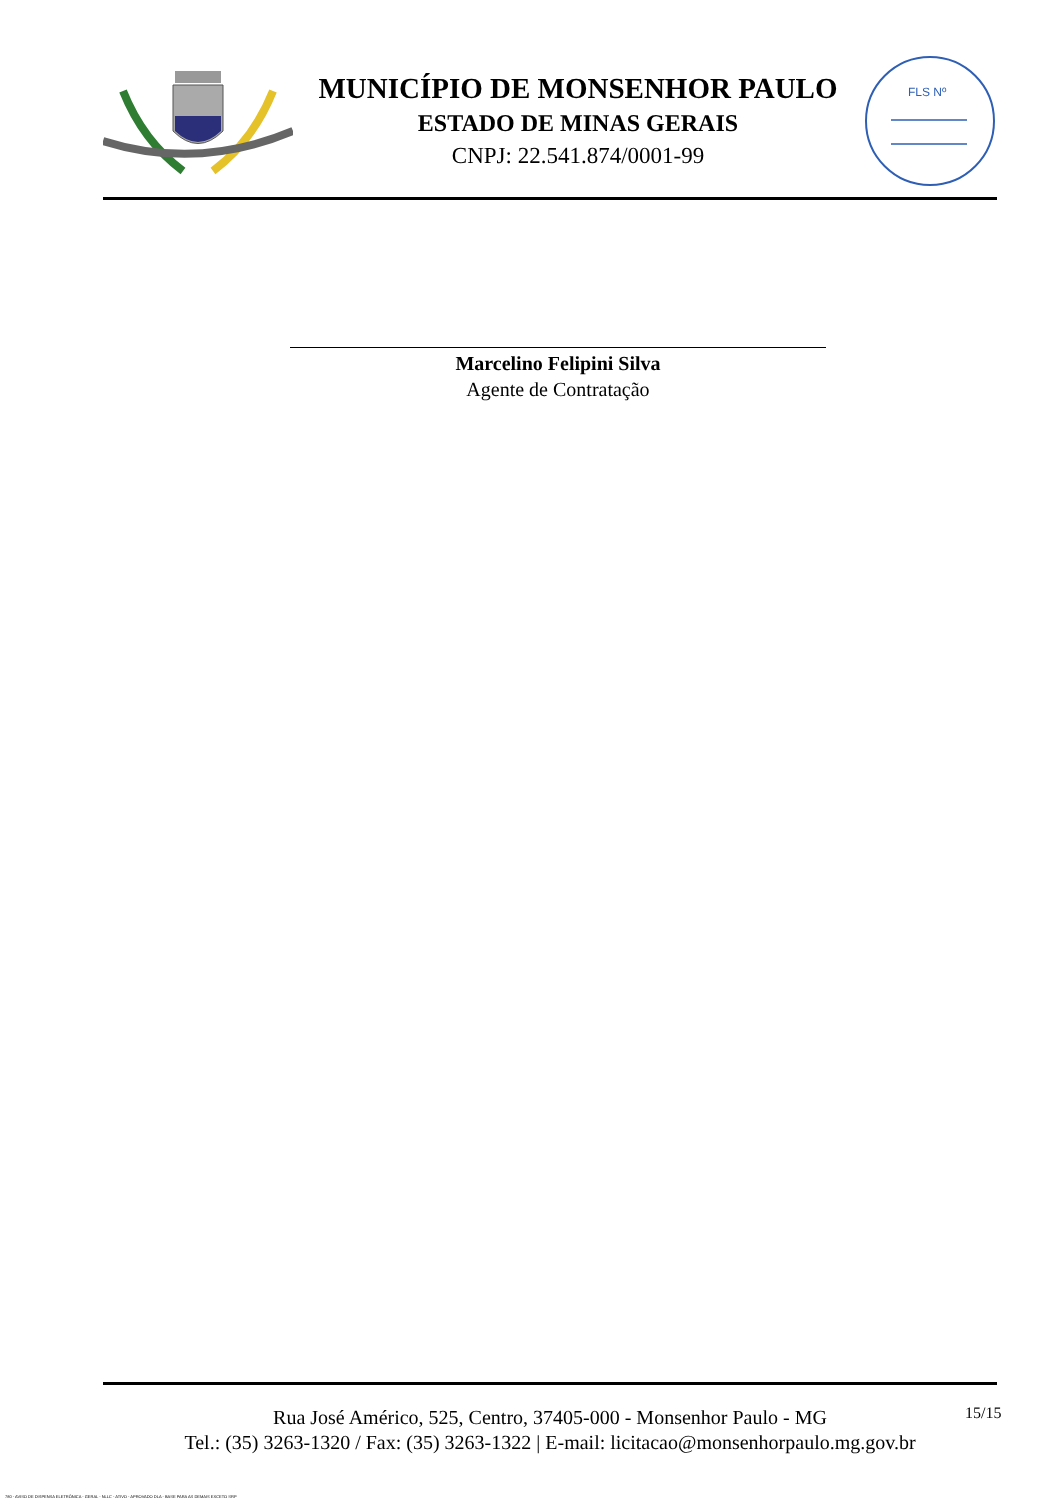MUNICÍPIO DE MONSENHOR PAULO
ESTADO DE MINAS GERAIS
CNPJ: 22.541.874/0001-99
FLS Nº
Marcelino Felipini Silva
Agente de Contratação
Rua José Américo, 525, Centro, 37405-000 - Monsenhor Paulo - MG
Tel.: (35) 3263-1320 / Fax: (35) 3263-1322 | E-mail: licitacao@monsenhorpaulo.mg.gov.br
15/15
780 - AVISO DE DISPENSA ELETRÔNICA - GERAL - NLLC - ATIVO - APROVADO DLA - BASE PARA AS DEMAIS EXCETO SRP